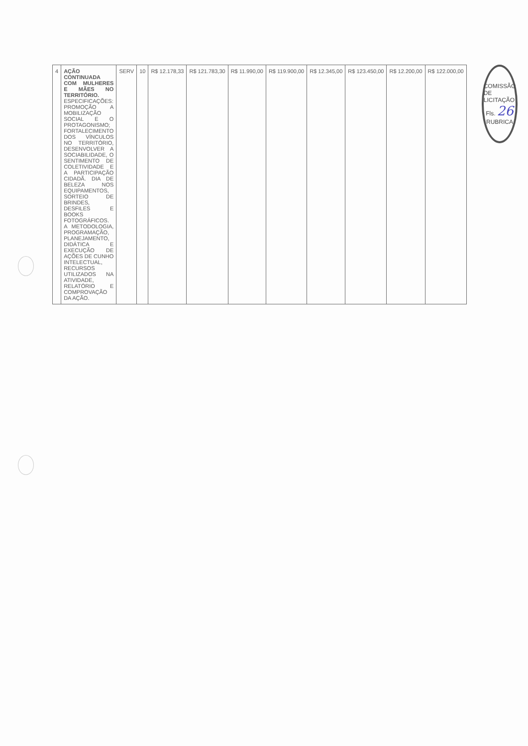| 4 | AÇÃO CONTINUADA COM MULHERES E MÃES NO TERRITÓRIO. ESPECIFICAÇÕES: PROMOÇÃO A MOBILIZAÇÃO SOCIAL E O PROTAGONISMO; FORTALECIMENTO DOS VÍNCULOS NO TERRITÓRIO, DESENVOLVER A SOCIABILIDADE, O SENTIMENTO DE COLETIVIDADE E A PARTICIPAÇÃO CIDADÃ. DIA DE BELEZA NOS EQUIPAMENTOS, SORTEIO DE BRINDES, DESFILES E BOOKS FOTOGRÁFICOS. A METODOLOGIA, PROGRAMAÇÃO, PLANEJAMENTO, DIDÁTICA E EXECUÇÃO DE AÇÕES DE CUNHO INTELECTUAL, RECURSOS UTILIZADOS NA ATIVIDADE, RELATÓRIO E COMPROVAÇÃO DA AÇÃO. | SERV | 10 | R$ 12.178,33 | R$ 121.783,30 | R$ 11.990,00 | R$ 119.900,00 | R$ 12.345,00 | R$ 123.450,00 | R$ 12.200,00 | R$ 122.000,00 |
COMISSÃO DE LICITAÇÃO
Fls. 26
RUBRICA